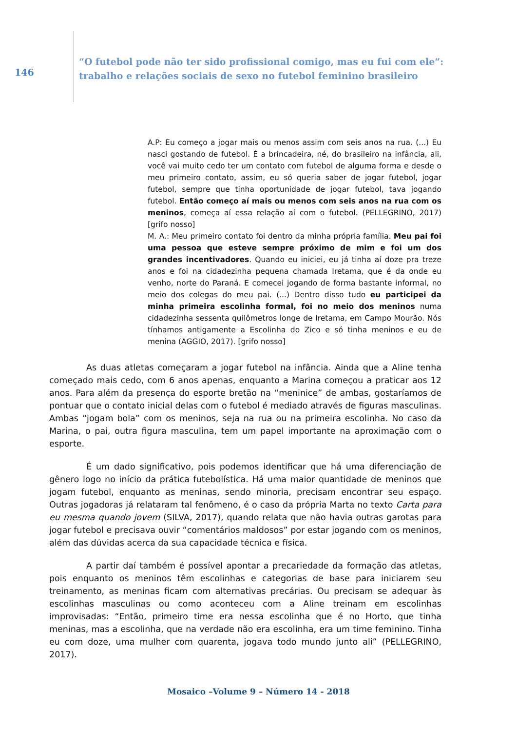146
“O futebol pode não ter sido profissional comigo, mas eu fui com ele”: trabalho e relações sociais de sexo no futebol feminino brasileiro
A.P: Eu começo a jogar mais ou menos assim com seis anos na rua. (...) Eu nasci gostando de futebol. É a brincadeira, né, do brasileiro na infância, ali, você vai muito cedo ter um contato com futebol de alguma forma e desde o meu primeiro contato, assim, eu só queria saber de jogar futebol, jogar futebol, sempre que tinha oportunidade de jogar futebol, tava jogando futebol. Então começo aí mais ou menos com seis anos na rua com os meninos, começa aí essa relação aí com o futebol. (PELLEGRINO, 2017) [grifo nosso]
M. A.: Meu primeiro contato foi dentro da minha própria família. Meu pai foi uma pessoa que esteve sempre próximo de mim e foi um dos grandes incentivadores. Quando eu iniciei, eu já tinha aí doze pra treze anos e foi na cidadezinha pequena chamada Iretama, que é da onde eu venho, norte do Paraná. E comecei jogando de forma bastante informal, no meio dos colegas do meu pai. (...) Dentro disso tudo eu participei da minha primeira escolinha formal, foi no meio dos meninos numa cidadezinha sessenta quilômetros longe de Iretama, em Campo Mourão. Nós tínhamos antigamente a Escolinha do Zico e só tinha meninos e eu de menina (AGGIO, 2017). [grifo nosso]
As duas atletas começaram a jogar futebol na infância. Ainda que a Aline tenha começado mais cedo, com 6 anos apenas, enquanto a Marina começou a praticar aos 12 anos. Para além da presença do esporte bretão na “meninice” de ambas, gostaríamos de pontuar que o contato inicial delas com o futebol é mediado através de figuras masculinas. Ambas “jogam bola” com os meninos, seja na rua ou na primeira escolinha. No caso da Marina, o pai, outra figura masculina, tem um papel importante na aproximação com o esporte.
É um dado significativo, pois podemos identificar que há uma diferenciação de gênero logo no início da prática futebolística. Há uma maior quantidade de meninos que jogam futebol, enquanto as meninas, sendo minoria, precisam encontrar seu espaço. Outras jogadoras já relataram tal fenômeno, é o caso da própria Marta no texto Carta para eu mesma quando jovem (SILVA, 2017), quando relata que não havia outras garotas para jogar futebol e precisava ouvir “comentários maldosos” por estar jogando com os meninos, além das dúvidas acerca da sua capacidade técnica e física.
A partir daí também é possível apontar a precariedade da formação das atletas, pois enquanto os meninos têm escolinhas e categorias de base para iniciarem seu treinamento, as meninas ficam com alternativas precárias. Ou precisam se adequar às escolinhas masculinas ou como aconteceu com a Aline treinam em escolinhas improvisadas: “Então, primeiro time era nessa escolinha que é no Horto, que tinha meninas, mas a escolinha, que na verdade não era escolinha, era um time feminino. Tinha eu com doze, uma mulher com quarenta, jogava todo mundo junto ali” (PELLEGRINO, 2017).
Mosaico –Volume 9 – Número 14 - 2018